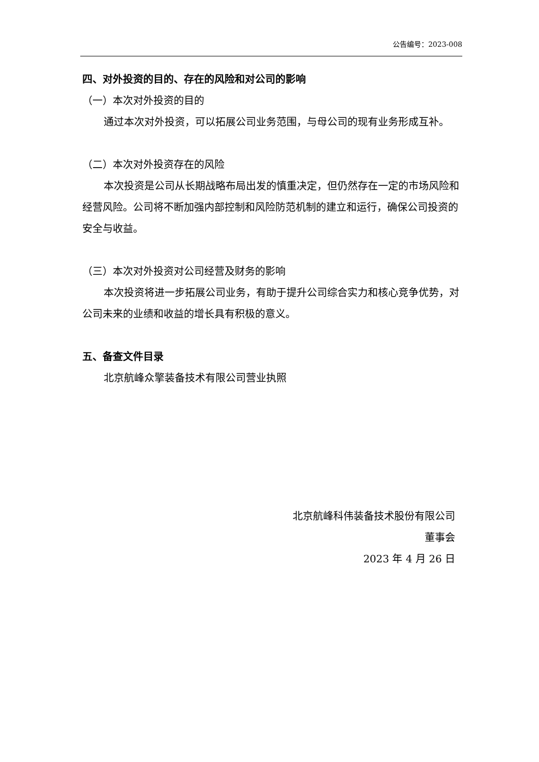公告编号：2023-008
四、对外投资的目的、存在的风险和对公司的影响
（一）本次对外投资的目的
通过本次对外投资，可以拓展公司业务范围，与母公司的现有业务形成互补。
（二）本次对外投资存在的风险
本次投资是公司从长期战略布局出发的慎重决定，但仍然存在一定的市场风险和经营风险。公司将不断加强内部控制和风险防范机制的建立和运行，确保公司投资的安全与收益。
（三）本次对外投资对公司经营及财务的影响
本次投资将进一步拓展公司业务，有助于提升公司综合实力和核心竞争优势，对公司未来的业绩和收益的增长具有积极的意义。
五、备查文件目录
北京航峰众擎装备技术有限公司营业执照
北京航峰科伟装备技术股份有限公司
董事会
2023 年 4 月 26 日